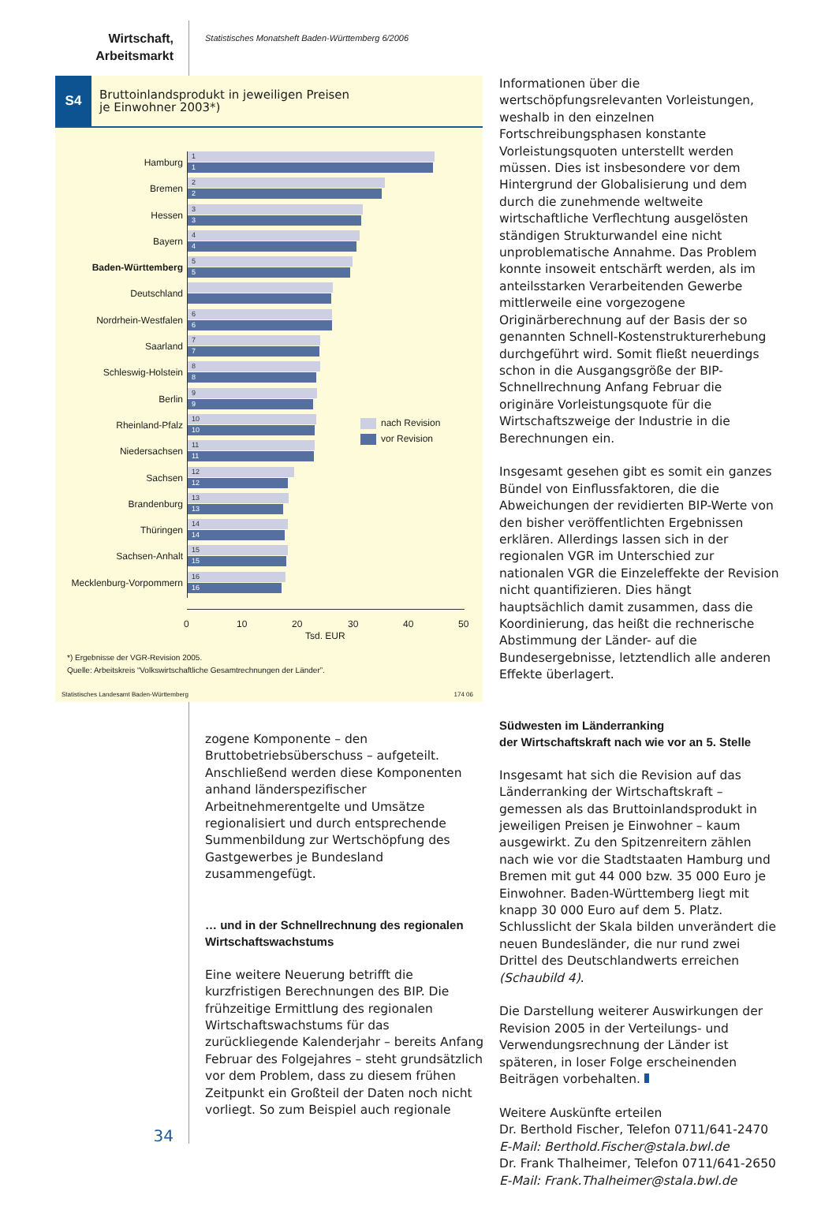Wirtschaft,
Arbeitsmarkt
Statistisches Monatsheft Baden-Württemberg 6/2006
S4
Bruttoinlandsprodukt in jeweiligen Preisen
je Einwohner 2003*)
Hamburg
1
1
Bremen
2
2
Hessen
3
3
Bayern
4
4
Baden-Württemberg
5
5
Deutschland
Nordrhein-Westfalen
6
6
Saarland
7
7
Schleswig-Holstein
8
8
Berlin
9
9
Rheinland-Pfalz
10
10
Niedersachsen
11
11
Sachsen
12
12
Brandenburg
13
13
Thüringen
14
14
Sachsen-Anhalt
15
15
Mecklenburg-Vorpommern
16
16
0 10 20 30 40 50
Tsd. EUR
nach Revision
vor Revision
*) Ergebnisse der VGR-Revision 2005.
Quelle: Arbeitskreis “Volkswirtschaftliche Gesamtrechnungen der Länder”.
Statistisches Landesamt Baden-Württemberg 174 06
Informationen über die wertschöpfungsrelevanten Vorleistungen, weshalb in den einzelnen Fortschreibungsphasen konstante Vorleistungsquoten unterstellt werden müssen. Dies ist insbesondere vor dem Hintergrund der Globalisierung und dem durch die zunehmende weltweite wirtschaftliche Verflechtung ausgelösten ständigen Strukturwandel eine nicht unproblematische Annahme. Das Problem konnte insoweit entschärft werden, als im anteilsstarken Verarbeitenden Gewerbe mittlerweile eine vorgezogene Originärberechnung auf der Basis der so genannten Schnell-Kostenstrukturerhebung durchgeführt wird. Somit fließt neuerdings schon in die Ausgangsgröße der BIP-Schnellrechnung Anfang Februar die originäre Vorleistungsquote für die Wirtschaftszweige der Industrie in die Berechnungen ein.
Insgesamt gesehen gibt es somit ein ganzes Bündel von Einflussfaktoren, die die Abweichungen der revidierten BIP-Werte von den bisher veröffentlichten Ergebnissen erklären. Allerdings lassen sich in der regionalen VGR im Unterschied zur nationalen VGR die Einzeleffekte der Revision nicht quantifizieren. Dies hängt hauptsächlich damit zusammen, dass die Koordinierung, das heißt die rechnerische Abstimmung der Länder- auf die Bundesergebnisse, letztendlich alle anderen Effekte überlagert.
Südwesten im Länderranking
der Wirtschaftskraft nach wie vor an 5. Stelle
Insgesamt hat sich die Revision auf das Länderranking der Wirtschaftskraft – gemessen als das Bruttoinlandsprodukt in jeweiligen Preisen je Einwohner – kaum ausgewirkt. Zu den Spitzenreitern zählen nach wie vor die Stadtstaaten Hamburg und Bremen mit gut 44 000 bzw. 35 000 Euro je Einwohner. Baden-Württemberg liegt mit knapp 30 000 Euro auf dem 5. Platz. Schlusslicht der Skala bilden unverändert die neuen Bundesländer, die nur rund zwei Drittel des Deutschlandwerts erreichen (Schaubild 4).
Die Darstellung weiterer Auswirkungen der Revision 2005 in der Verteilungs- und Verwendungsrechnung der Länder ist späteren, in loser Folge erscheinenden Beiträgen vorbehalten.
Weitere Auskünfte erteilen
Dr. Berthold Fischer, Telefon 0711/641-2470
E-Mail: Berthold.Fischer@stala.bwl.de
Dr. Frank Thalheimer, Telefon 0711/641-2650
E-Mail: Frank.Thalheimer@stala.bwl.de
zogene Komponente – den Bruttobetriebsüberschuss – aufgeteilt. Anschließend werden diese Komponenten anhand länderspezifischer Arbeitnehmerentgelte und Umsätze regionalisiert und durch entsprechende Summenbildung zur Wertschöpfung des Gastgewerbes je Bundesland zusammengefügt.
… und in der Schnellrechnung des regionalen Wirtschaftswachstums
Eine weitere Neuerung betrifft die kurzfristigen Berechnungen des BIP. Die frühzeitige Ermittlung des regionalen Wirtschaftswachstums für das zurückliegende Kalenderjahr – bereits Anfang Februar des Folgejahres – steht grundsätzlich vor dem Problem, dass zu diesem frühen Zeitpunkt ein Großteil der Daten noch nicht vorliegt. So zum Beispiel auch regionale
34